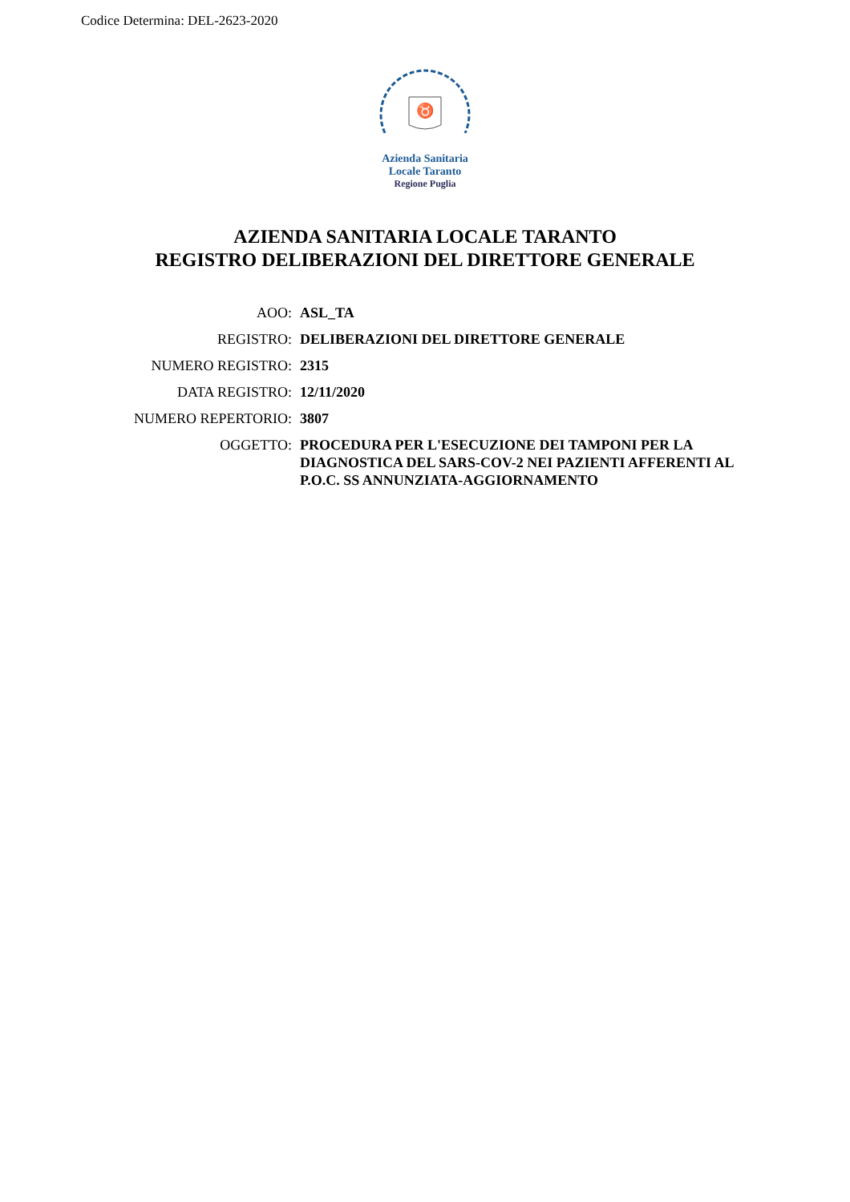Codice Determina: DEL-2623-2020
♉
Azienda Sanitaria Locale Taranto
Regione Puglia
AZIENDA SANITARIA LOCALE TARANTO
REGISTRO DELIBERAZIONI DEL DIRETTORE GENERALE
AOO: ASL_TA
REGISTRO: DELIBERAZIONI DEL DIRETTORE GENERALE
NUMERO REGISTRO: 2315
DATA REGISTRO: 12/11/2020
NUMERO REPERTORIO: 3807
OGGETTO: PROCEDURA PER L'ESECUZIONE DEI TAMPONI PER LA DIAGNOSTICA DEL SARS-COV-2 NEI PAZIENTI AFFERENTI AL P.O.C. SS ANNUNZIATA-AGGIORNAMENTO